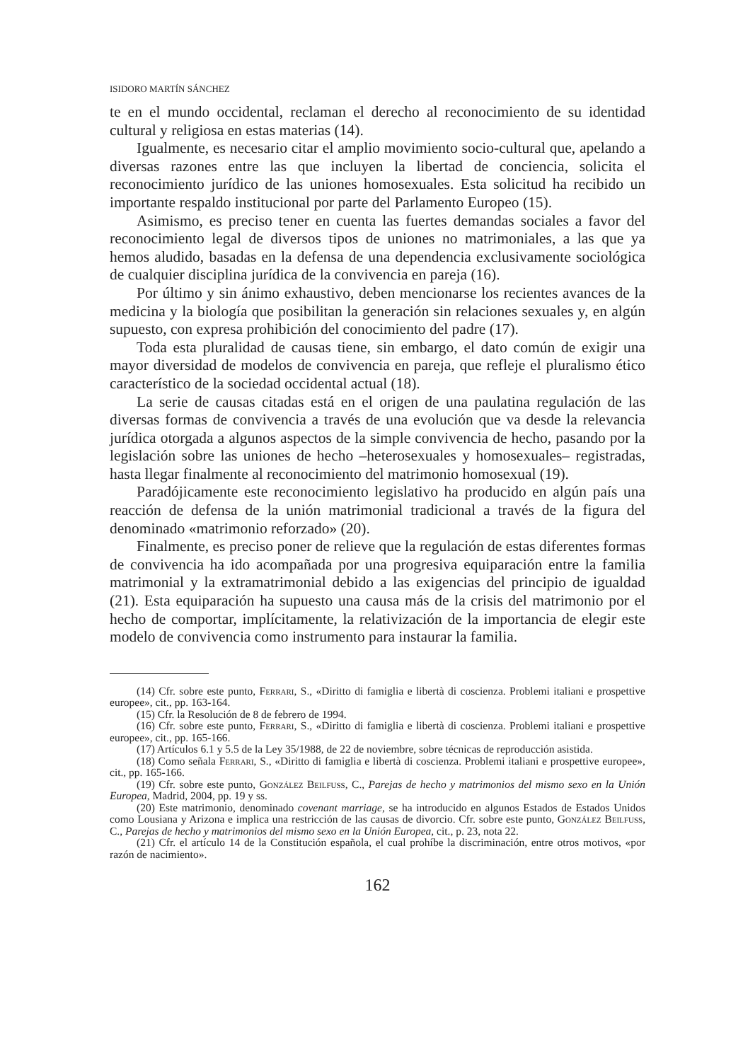ISIDORO MARTÍN SÁNCHEZ
te en el mundo occidental, reclaman el derecho al reconocimiento de su identidad cultural y religiosa en estas materias (14).
Igualmente, es necesario citar el amplio movimiento socio-cultural que, apelando a diversas razones entre las que incluyen la libertad de conciencia, solicita el reconocimiento jurídico de las uniones homosexuales. Esta solicitud ha recibido un importante respaldo institucional por parte del Parlamento Europeo (15).
Asimismo, es preciso tener en cuenta las fuertes demandas sociales a favor del reconocimiento legal de diversos tipos de uniones no matrimoniales, a las que ya hemos aludido, basadas en la defensa de una dependencia exclusivamente sociológica de cualquier disciplina jurídica de la convivencia en pareja (16).
Por último y sin ánimo exhaustivo, deben mencionarse los recientes avances de la medicina y la biología que posibilitan la generación sin relaciones sexuales y, en algún supuesto, con expresa prohibición del conocimiento del padre (17).
Toda esta pluralidad de causas tiene, sin embargo, el dato común de exigir una mayor diversidad de modelos de convivencia en pareja, que refleje el pluralismo ético característico de la sociedad occidental actual (18).
La serie de causas citadas está en el origen de una paulatina regulación de las diversas formas de convivencia a través de una evolución que va desde la relevancia jurídica otorgada a algunos aspectos de la simple convivencia de hecho, pasando por la legislación sobre las uniones de hecho –heterosexuales y homosexuales– registradas, hasta llegar finalmente al reconocimiento del matrimonio homosexual (19).
Paradójicamente este reconocimiento legislativo ha producido en algún país una reacción de defensa de la unión matrimonial tradicional a través de la figura del denominado «matrimonio reforzado» (20).
Finalmente, es preciso poner de relieve que la regulación de estas diferentes formas de convivencia ha ido acompañada por una progresiva equiparación entre la familia matrimonial y la extramatrimonial debido a las exigencias del principio de igualdad (21). Esta equiparación ha supuesto una causa más de la crisis del matrimonio por el hecho de comportar, implícitamente, la relativización de la importancia de elegir este modelo de convivencia como instrumento para instaurar la familia.
(14) Cfr. sobre este punto, Ferrari, S., «Diritto di famiglia e libertà di coscienza. Problemi italiani e prospettive europee», cit., pp. 163-164.
(15) Cfr. la Resolución de 8 de febrero de 1994.
(16) Cfr. sobre este punto, Ferrari, S., «Diritto di famiglia e libertà di coscienza. Problemi italiani e prospettive europee», cit., pp. 165-166.
(17) Artículos 6.1 y 5.5 de la Ley 35/1988, de 22 de noviembre, sobre técnicas de reproducción asistida.
(18) Como señala Ferrari, S., «Diritto di famiglia e libertà di coscienza. Problemi italiani e prospettive europee», cit., pp. 165-166.
(19) Cfr. sobre este punto, González Beilfuss, C., Parejas de hecho y matrimonios del mismo sexo en la Unión Europea, Madrid, 2004, pp. 19 y ss.
(20) Este matrimonio, denominado covenant marriage, se ha introducido en algunos Estados de Estados Unidos como Lousiana y Arizona e implica una restricción de las causas de divorcio. Cfr. sobre este punto, González Beilfuss, C., Parejas de hecho y matrimonios del mismo sexo en la Unión Europea, cit., p. 23, nota 22.
(21) Cfr. el artículo 14 de la Constitución española, el cual prohíbe la discriminación, entre otros motivos, «por razón de nacimiento».
162